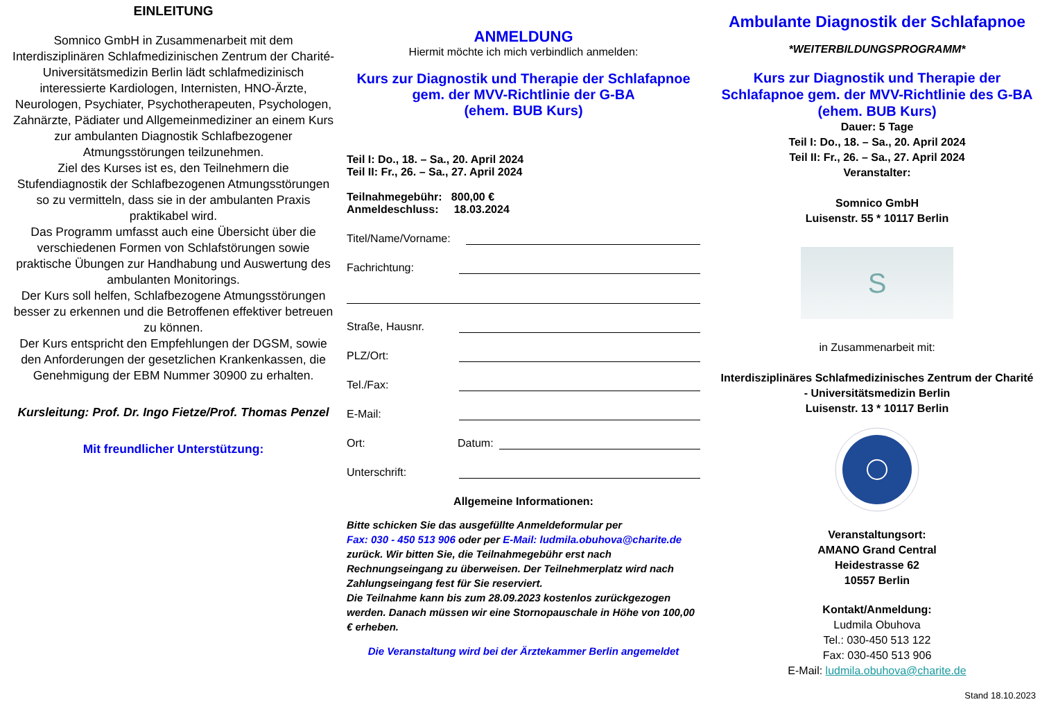EINLEITUNG
Somnico GmbH in Zusammenarbeit mit dem Interdisziplinären Schlafmedizinischen Zentrum der Charité-Universitätsmedizin Berlin lädt schlafmedizinisch interessierte Kardiologen, Internisten, HNO-Ärzte, Neurologen, Psychiater, Psychotherapeuten, Psychologen, Zahnärzte, Pädiater und Allgemeinmediziner an einem Kurs zur ambulanten Diagnostik Schlafbezogener Atmungsstörungen teilzunehmen.
Ziel des Kurses ist es, den Teilnehmern die Stufendiagnostik der Schlafbezogenen Atmungsstörungen so zu vermitteln, dass sie in der ambulanten Praxis praktikabel wird.
Das Programm umfasst auch eine Übersicht über die verschiedenen Formen von Schlafstörungen sowie praktische Übungen zur Handhabung und Auswertung des ambulanten Monitorings.
Der Kurs soll helfen, Schlafbezogene Atmungsstörungen besser zu erkennen und die Betroffenen effektiver betreuen zu können.
Der Kurs entspricht den Empfehlungen der DGSM, sowie den Anforderungen der gesetzlichen Krankenkassen, die Genehmigung der EBM Nummer 30900 zu erhalten.
Kursleitung: Prof. Dr. Ingo Fietze/Prof. Thomas Penzel
Mit freundlicher Unterstützung:
ANMELDUNG
Hiermit möchte ich mich verbindlich anmelden:
Kurs zur Diagnostik und Therapie der Schlafapnoe
gem. der MVV-Richtlinie der G-BA
(ehem. BUB Kurs)
Teil I: Do., 18. – Sa., 20. April 2024
Teil II: Fr., 26. – Sa., 27. April 2024
Teilnahmegebühr: 800,00 €
Anmeldeschluss: 18.03.2024
Titel/Name/Vorname:
Fachrichtung:
Straße, Hausnr.
PLZ/Ort:
Tel./Fax:
E-Mail:
Ort: Datum:
Unterschrift:
Allgemeine Informationen:
Bitte schicken Sie das ausgefüllte Anmeldeformular per
Fax: 030 - 450 513 906 oder per E-Mail: ludmila.obuhova@charite.de
zurück. Wir bitten Sie, die Teilnahmegebühr erst nach Rechnungseingang zu überweisen. Der Teilnehmerplatz wird nach Zahlungseingang fest für Sie reserviert.
Die Teilnahme kann bis zum 28.09.2023 kostenlos zurückgezogen werden. Danach müssen wir eine Stornopauschale in Höhe von 100,00 € erheben.
Die Veranstaltung wird bei der Ärztekammer Berlin angemeldet
Ambulante Diagnostik der Schlafapnoe
*WEITERBILDUNGSPROGRAMM*
Kurs zur Diagnostik und Therapie der Schlafapnoe gem. der MVV-Richtlinie des G-BA (ehem. BUB Kurs)
Dauer: 5 Tage
Teil I: Do., 18. – Sa., 20. April 2024
Teil II: Fr., 26. – Sa., 27. April 2024
Veranstalter:
Somnico GmbH
Luisenstr. 55 * 10117 Berlin
S
in Zusammenarbeit mit:
Interdisziplinäres Schlafmedizinisches Zentrum der Charité - Universitätsmedizin Berlin
Luisenstr. 13 * 10117 Berlin
Veranstaltungsort:
AMANO Grand Central
Heidestrasse 62
10557 Berlin
Kontakt/Anmeldung:
Ludmila Obuhova
Tel.: 030-450 513 122
Fax: 030-450 513 906
E-Mail: ludmila.obuhova@charite.de
Stand 18.10.2023